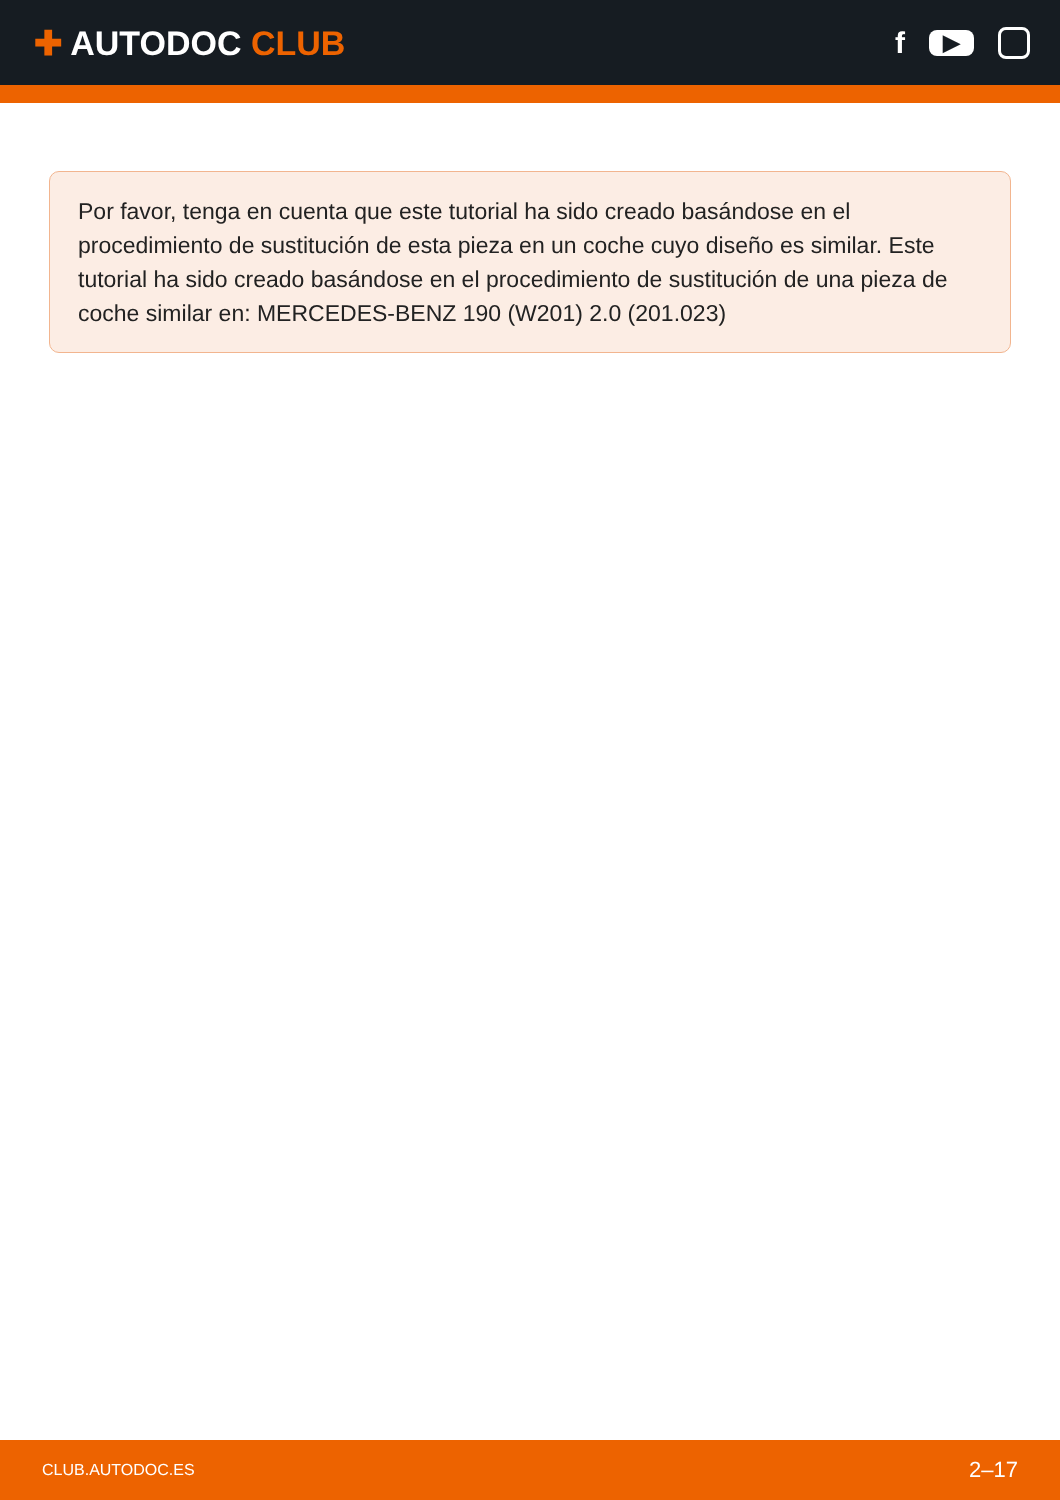✚ AUTODOC CLUB f ▶
Por favor, tenga en cuenta que este tutorial ha sido creado basándose en el procedimiento de sustitución de esta pieza en un coche cuyo diseño es similar. Este tutorial ha sido creado basándose en el procedimiento de sustitución de una pieza de coche similar en: MERCEDES-BENZ 190 (W201) 2.0 (201.023)
CLUB.AUTODOC.ES 2–17